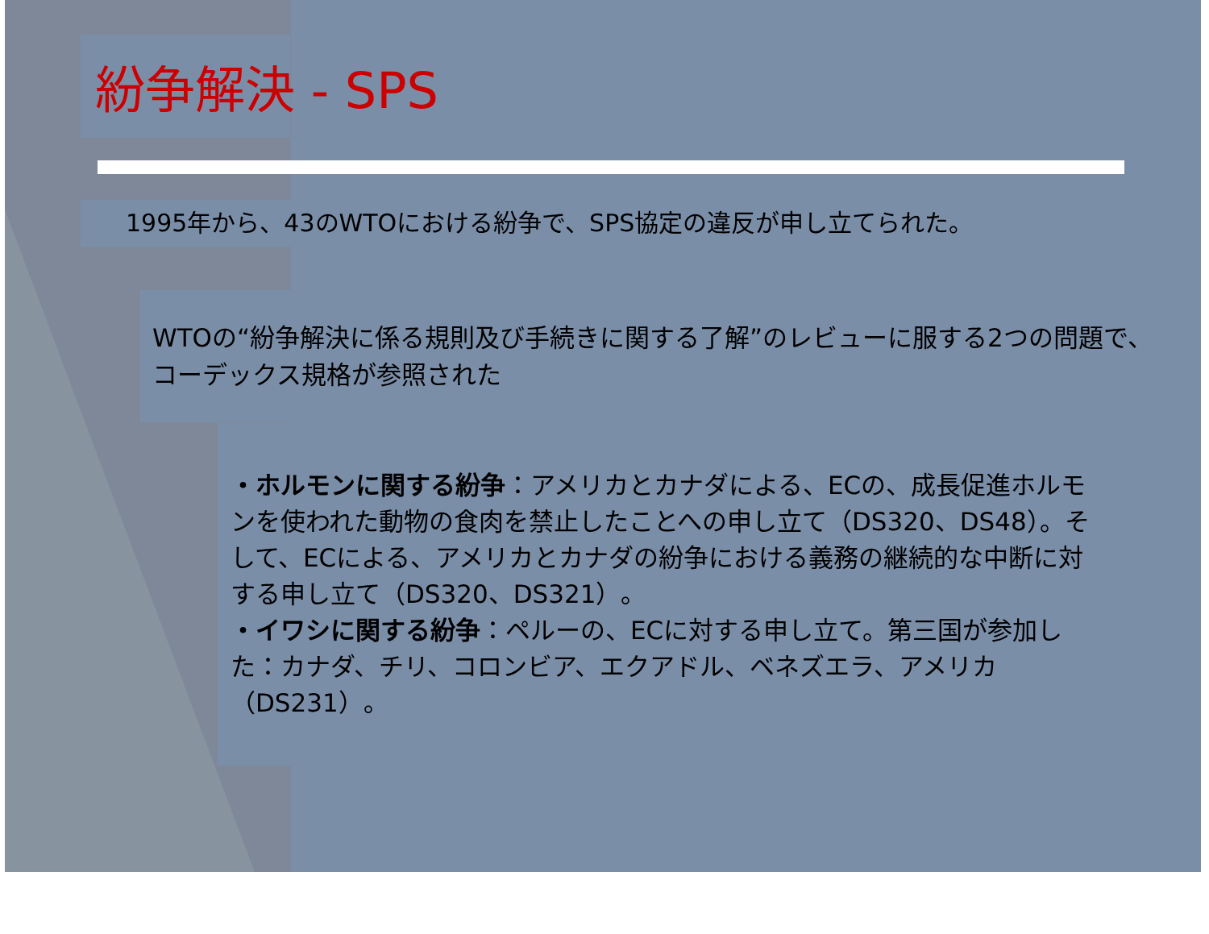紛争解決 - SPS
1995年から、43のWTOにおける紛争で、SPS協定の違反が申し立てられた。
WTOの“紛争解決に係る規則及び手続きに関する了解”のレビューに服する2つの問題で、コーデックス規格が参照された
・ホルモンに関する紛争：アメリカとカナダによる、ECの、成長促進ホルモンを使われた動物の食肉を禁止したことへの申し立て（DS320、DS48）。そして、ECによる、アメリカとカナダの紛争における義務の継続的な中断に対する申し立て（DS320、DS321）。
・イワシに関する紛争：ペルーの、ECに対する申し立て。第三国が参加した：カナダ、チリ、コロンビア、エクアドル、ベネズエラ、アメリカ（DS231）。